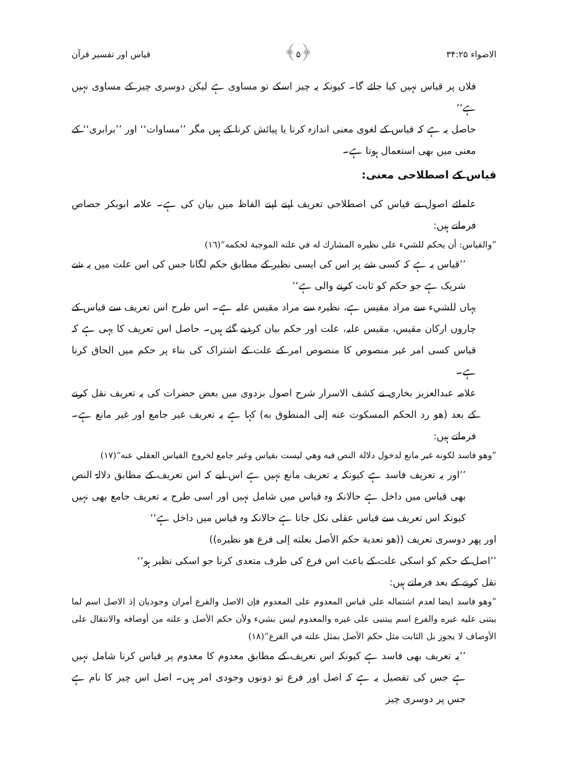الاضواء ۳۴:۲۵ ﴿۵﴾ قیاس اور تفسیر قرآن
فلاں پر قیاس نہیں کیا جائے گا۔ کیونکہ یہ چیز اسکے تو مساوی ہے لیکن دوسری چیز کے مساوی نہیں ہے‘‘
حاصل یہ ہے کہ قیاس کے لغوی معنی اندازہ کرنا یا پیائش کرنا کے ہیں مگر ’’مساوات‘‘ اور ’’برابری‘‘ کے معنی میں بھی استعمال ہوتا ہے۔
قیاس کے اصطلاحی معنی:
علمائے اصول نے قیاس کی اصطلاحی تعریف اپنے اپنے الفاظ میں بیان کی ہے۔ علامہ ابوبکر جصاص فرماتے ہیں:
”والقياس: أن يحكم للشيء على نظيره المشارك له في علته الموجبة لحكمه“(١٦)
’’قیاس یہ ہے کہ کسی شے پر اس کی ایسی نظیر کے مطابق حکم لگانا جس کی اس علت میں یہ شے شریک ہے جو حکم کو ثابت کرنے والی ہے‘‘
یہاں للشيء سے مراد مقیس ہے، نظیرہ سے مراد مقیس علیہ ہے۔ اس طرح اس تعریف سے قیاس کے چاروں ارکان مقیس، مقیس علیہ، علت اور حکم بیان کردیے گئے ہیں۔ حاصل اس تعریف کا یہی ہے کہ قیاس کسی امر غیر منصوص کا منصوص امر کے علت کے اشتراک کی بناء پر حکم میں الحاق کرنا ہے۔
علامہ عبدالعزیز بخاری نے کشف الاسرار شرح اصول بزدوی میں بعض حضرات کی یہ تعریف نقل کرنے کے بعد (هو رد الحكم المسكوت عنه إلى المنطوق به) کہا ہے یہ تعریف غیر جامع اور غیر مانع ہے۔ فرماتے ہیں:
”وهو فاسد لكونه غير مانع لدخول دلالة النص فيه وهي ليست بقياس وغير جامع لخروج القياس العقلي عنه“(١٧)
’’اور یہ تعریف فاسد ہے کیونکہ یہ تعریف مانع نہیں ہے اس لیے کہ اس تعریف کے مطابق دلالۃ النص بھی قیاس میں داخل ہے حالانکہ وہ قیاس میں شامل نہیں اور اسی طرح یہ تعریف جامع بھی نہیں کیونکہ اس تعریف سے قیاس عقلی نکل جاتا ہے حالانکہ وہ قیاس میں داخل ہے‘‘
اور پھر دوسری تعریف ((هو تعدية حكم الأصل بعلته إلى فرع هو نظيره))
’’اصل کے حکم کو اسکی علت کے باعث اس فرع کی طرف متعدی کرنا جو اسکی نظیر ہو‘‘
نقل کرنے کے بعد فرماتے ہیں:
”وهو فاسد ايضا لعدم اشتماله على قياس المعدوم على المعدوم فإن الاصل والفرع أمران وجوديان إذ الاصل اسم لما يبتنى عليه غيره والفرع اسم يبتنيى على غيره والمعدوم ليس بشيء ولأن حكم الأصل و علته من أوصافه والانتقال على الأوصاف لا يجوز بل الثابت مثل حكم الأصل بمثل علته في الفرع“(١٨)
’’یہ تعریف بھی فاسد ہے کیونکہ اس تعریف کے مطابق معدوم کا معدوم پر قیاس کرنا شامل نہیں ہے جس کی تفصیل یہ ہے کہ اصل اور فرع تو دونوں وجودی امر ہیں۔ اصل اس چیز کا نام ہے جس پر دوسری چیز